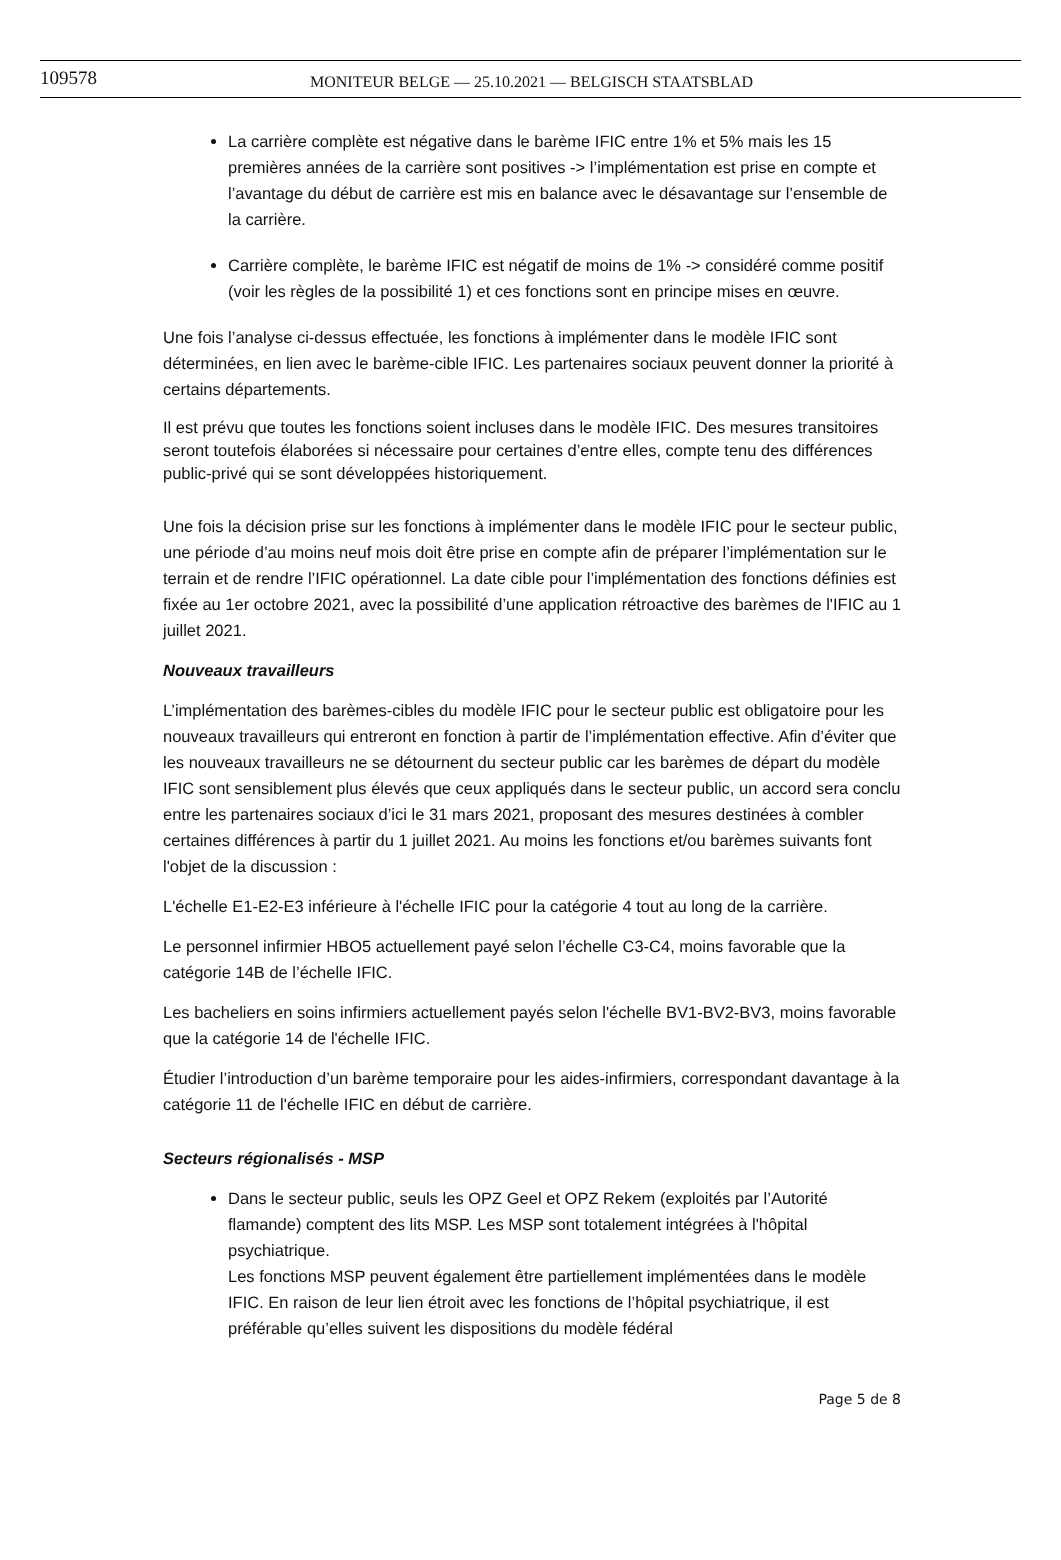109578 MONITEUR BELGE — 25.10.2021 — BELGISCH STAATSBLAD
La carrière complète est négative dans le barème IFIC entre 1% et 5% mais les 15 premières années de la carrière sont positives -> l’implémentation est prise en compte et l’avantage du début de carrière est mis en balance avec le désavantage sur l’ensemble de la carrière.
Carrière complète, le barème IFIC est négatif de moins de 1% -> considéré comme positif (voir les règles de la possibilité 1) et ces fonctions sont en principe mises en œuvre.
Une fois l’analyse ci-dessus effectuée, les fonctions à implémenter dans le modèle IFIC sont déterminées, en lien avec le barème-cible IFIC. Les partenaires sociaux peuvent donner la priorité à certains départements.
Il est prévu que toutes les fonctions soient incluses dans le modèle IFIC. Des mesures transitoires seront toutefois élaborées si nécessaire pour certaines d’entre elles, compte tenu des différences public-privé qui se sont développées historiquement.
Une fois la décision prise sur les fonctions à implémenter dans le modèle IFIC pour le secteur public, une période d’au moins neuf mois doit être prise en compte afin de préparer l’implémentation sur le terrain et de rendre l’IFIC opérationnel. La date cible pour l’implémentation des fonctions définies est fixée au 1er octobre 2021, avec la possibilité d’une application rétroactive des barèmes de l'IFIC au 1 juillet 2021.
Nouveaux travailleurs
L’implémentation des barèmes-cibles du modèle IFIC pour le secteur public est obligatoire pour les nouveaux travailleurs qui entreront en fonction à partir de l’implémentation effective. Afin d’éviter que les nouveaux travailleurs ne se détournent du secteur public car les barèmes de départ du modèle IFIC sont sensiblement plus élevés que ceux appliqués dans le secteur public, un accord sera conclu entre les partenaires sociaux d’ici le 31 mars 2021, proposant des mesures destinées à combler certaines différences à partir du 1 juillet 2021. Au moins les fonctions et/ou barèmes suivants font l'objet de la discussion :
L'échelle E1-E2-E3 inférieure à l'échelle IFIC pour la catégorie 4 tout au long de la carrière.
Le personnel infirmier HBO5 actuellement payé selon l’échelle C3-C4, moins favorable que la catégorie 14B de l’échelle IFIC.
Les bacheliers en soins infirmiers actuellement payés selon l'échelle BV1-BV2-BV3, moins favorable que la catégorie 14 de l'échelle IFIC.
Étudier l’introduction d’un barème temporaire pour les aides-infirmiers, correspondant davantage à la catégorie 11 de l'échelle IFIC en début de carrière.
Secteurs régionalisés - MSP
Dans le secteur public, seuls les OPZ Geel et OPZ Rekem (exploités par l’Autorité flamande) comptent des lits MSP. Les MSP sont totalement intégrées à l'hôpital psychiatrique.
Les fonctions MSP peuvent également être partiellement implémentées dans le modèle IFIC. En raison de leur lien étroit avec les fonctions de l’hôpital psychiatrique, il est préférable qu’elles suivent les dispositions du modèle fédéral
Page 5 de 8